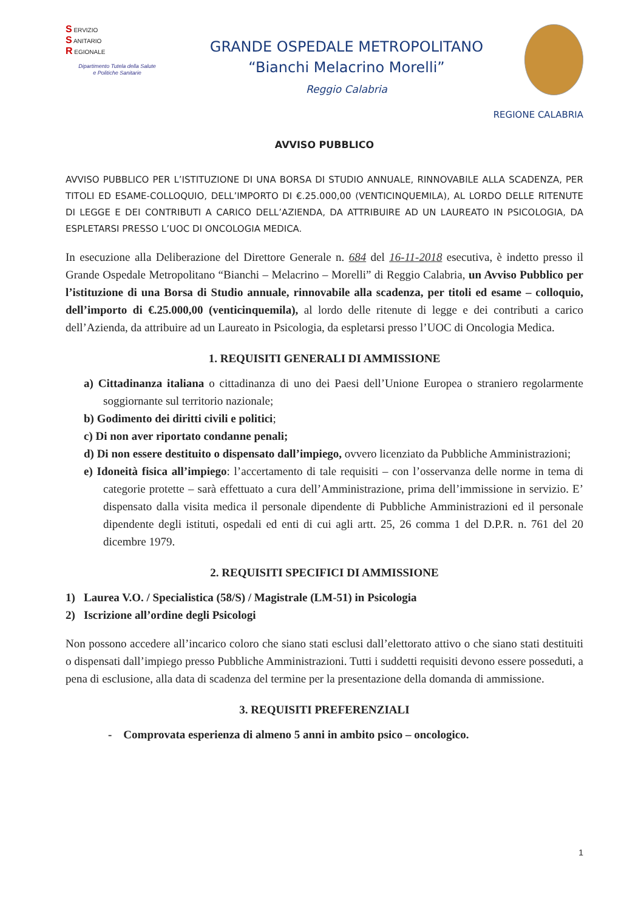S ERVIZIO
S ANITARIO
R EGIONALE
Dipartimento Tutela della Salute
e Politiche Sanitarie
GRANDE OSPEDALE METROPOLITANO
“Bianchi Melacrino Morelli”
Reggio Calabria
REGIONE CALABRIA
AVVISO PUBBLICO
AVVISO PUBBLICO PER L’ISTITUZIONE DI UNA BORSA DI STUDIO ANNUALE, RINNOVABILE ALLA SCADENZA, PER TITOLI ED ESAME-COLLOQUIO, DELL’IMPORTO DI €.25.000,00 (VENTICINQUEMILA), AL LORDO DELLE RITENUTE DI LEGGE E DEI CONTRIBUTI A CARICO DELL’AZIENDA, DA ATTRIBUIRE AD UN LAUREATO IN PSICOLOGIA, DA ESPLETARSI PRESSO L’UOC DI ONCOLOGIA MEDICA.
In esecuzione alla Deliberazione del Direttore Generale n. 684 del 16-11-2018 esecutiva, è indetto presso il Grande Ospedale Metropolitano “Bianchi – Melacrino – Morelli” di Reggio Calabria, un Avviso Pubblico per l’istituzione di una Borsa di Studio annuale, rinnovabile alla scadenza, per titoli ed esame – colloquio, dell’importo di €.25.000,00 (venticinquemila), al lordo delle ritenute di legge e dei contributi a carico dell’Azienda, da attribuire ad un Laureato in Psicologia, da espletarsi presso l’UOC di Oncologia Medica.
1. REQUISITI GENERALI DI AMMISSIONE
a) Cittadinanza italiana o cittadinanza di uno dei Paesi dell’Unione Europea o straniero regolarmente soggiornante sul territorio nazionale;
b) Godimento dei diritti civili e politici;
c) Di non aver riportato condanne penali;
d) Di non essere destituito o dispensato dall’impiego, ovvero licenziato da Pubbliche Amministrazioni;
e) Idoneità fisica all’impiego: l’accertamento di tale requisiti – con l’osservanza delle norme in tema di categorie protette – sarà effettuato a cura dell’Amministrazione, prima dell’immissione in servizio. E’ dispensato dalla visita medica il personale dipendente di Pubbliche Amministrazioni ed il personale dipendente degli istituti, ospedali ed enti di cui agli artt. 25, 26 comma 1 del D.P.R. n. 761 del 20 dicembre 1979.
2. REQUISITI SPECIFICI DI AMMISSIONE
1) Laurea V.O. / Specialistica (58/S) / Magistrale (LM-51) in Psicologia
2) Iscrizione all’ordine degli Psicologi
Non possono accedere all’incarico coloro che siano stati esclusi dall’elettorato attivo o che siano stati destituiti o dispensati dall’impiego presso Pubbliche Amministrazioni. Tutti i suddetti requisiti devono essere posseduti, a pena di esclusione, alla data di scadenza del termine per la presentazione della domanda di ammissione.
3. REQUISITI PREFERENZIALI
- Comprovata esperienza di almeno 5 anni in ambito psico – oncologico.
1